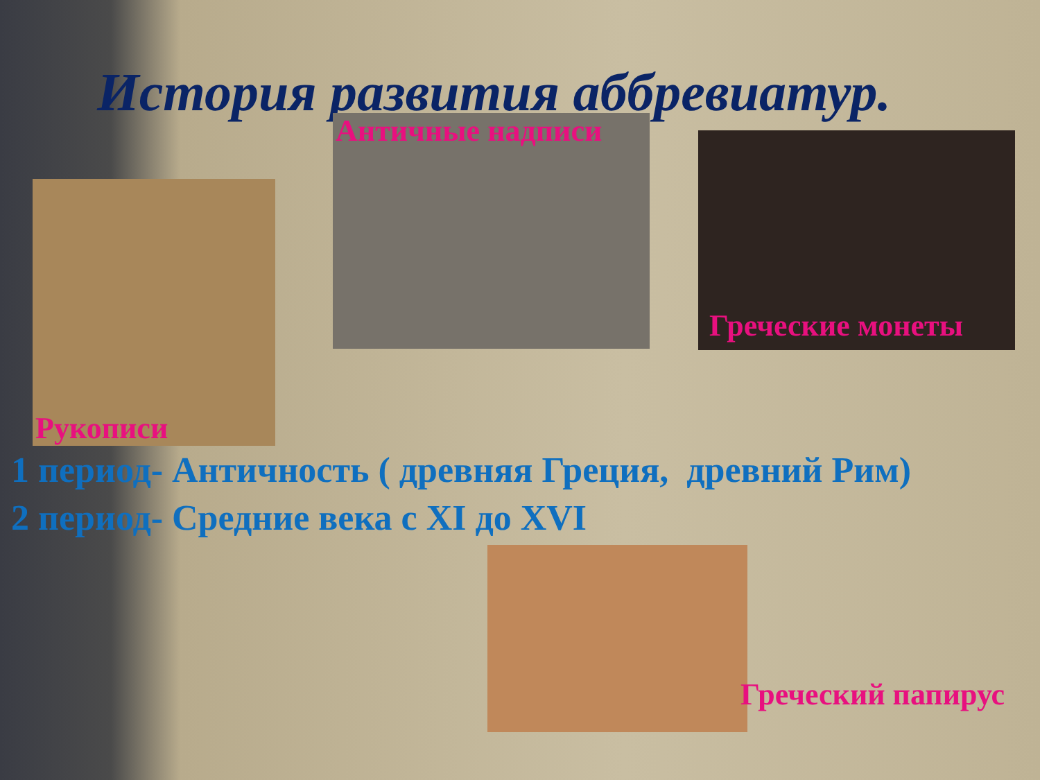История развития аббревиатур.
Рукописи
Античные надписи
Греческие монеты
1 период- Античность ( древняя Греция, древний Рим)
2 период- Средние века с XI до XVI
Греческий папирус